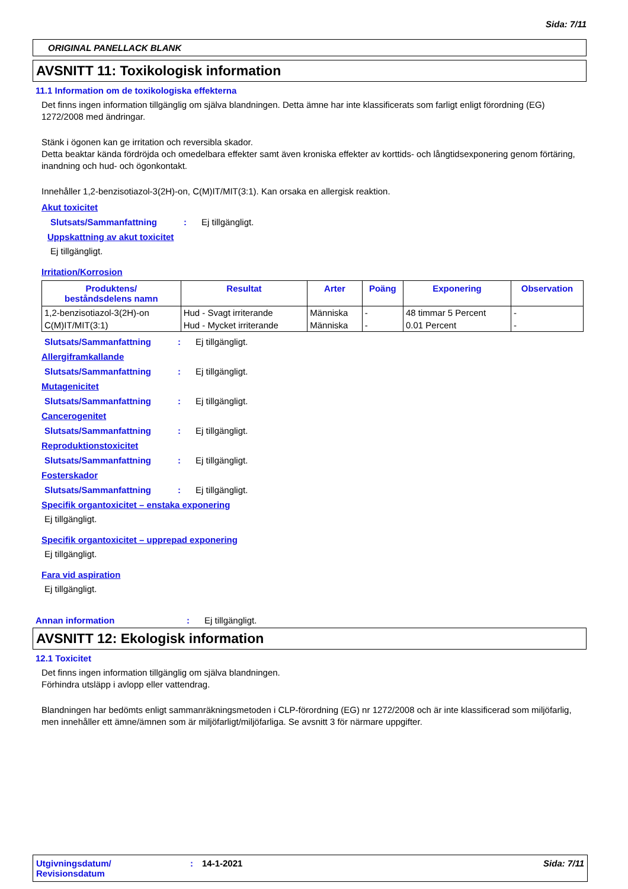Sida: 7/11
ORIGINAL PANELLACK BLANK
AVSNITT 11: Toxikologisk information
11.1 Information om de toxikologiska effekterna
Det finns ingen information tillgänglig om själva blandningen. Detta ämne har inte klassificerats som farligt enligt förordning (EG) 1272/2008 med ändringar.
Stänk i ögonen kan ge irritation och reversibla skador.
Detta beaktar kända fördröjda och omedelbara effekter samt även kroniska effekter av korttids- och långtidsexponering genom förtäring, inandning och hud- och ögonkontakt.
Innehåller 1,2-benzisotiazol-3(2H)-on, C(M)IT/MIT(3:1). Kan orsaka en allergisk reaktion.
Akut toxicitet
Slutsats/Sammanfattning: Ej tillgängligt.
Uppskattning av akut toxicitet
Ej tillgängligt.
Irritation/Korrosion
| Produktens/ beståndsdelens namn | Resultat | Arter | Poäng | Exponering | Observation |
| --- | --- | --- | --- | --- | --- |
| 1,2-benzisotiazol-3(2H)-on | Hud - Svagt irriterande | Människa | - | 48 timmar 5 Percent | - |
| C(M)IT/MIT(3:1) | Hud - Mycket irriterande | Människa | - | 0.01 Percent | - |
Slutsats/Sammanfattning: Ej tillgängligt.
Allergiframkallande
Slutsats/Sammanfattning: Ej tillgängligt.
Mutagenicitet
Slutsats/Sammanfattning: Ej tillgängligt.
Cancerogenitet
Slutsats/Sammanfattning: Ej tillgängligt.
Reproduktionstoxicitet
Slutsats/Sammanfattning: Ej tillgängligt.
Fosterskador
Slutsats/Sammanfattning: Ej tillgängligt.
Specifik organtoxicitet – enstaka exponering
Ej tillgängligt.
Specifik organtoxicitet – upprepad exponering
Ej tillgängligt.
Fara vid aspiration
Ej tillgängligt.
Annan information: Ej tillgängligt.
AVSNITT 12: Ekologisk information
12.1 Toxicitet
Det finns ingen information tillgänglig om själva blandningen.
Förhindra utsläpp i avlopp eller vattendrag.
Blandningen har bedömts enligt sammanräkningsmetoden i CLP-förordning (EG) nr 1272/2008 och är inte klassificerad som miljöfarlig, men innehåller ett ämne/ämnen som är miljöfarligt/miljöfarliga. Se avsnitt 3 för närmare uppgifter.
Utgivningsdatum/
Revisionsdatum: 14-1-2021 Sida: 7/11